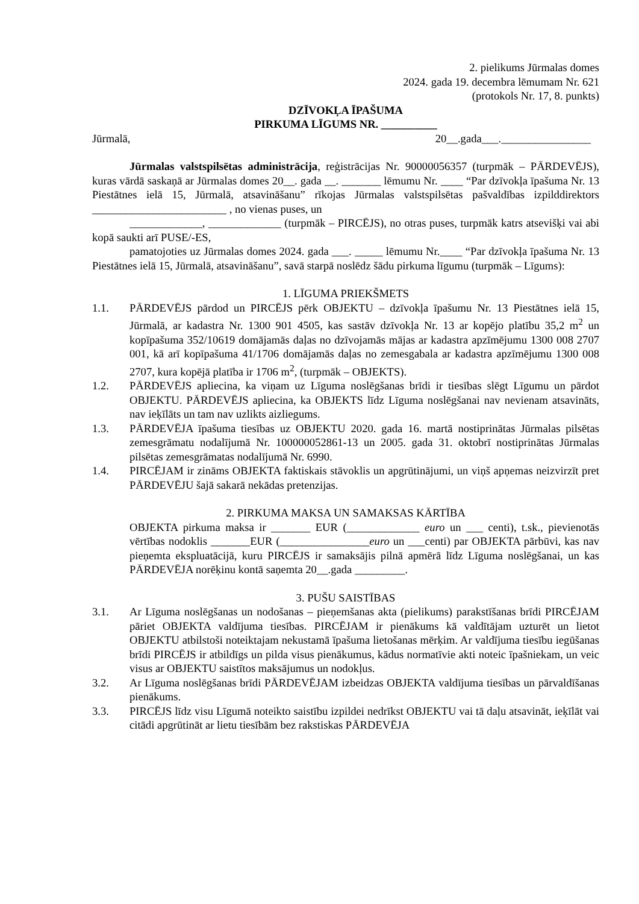2. pielikums Jūrmalas domes
2024. gada 19. decembra lēmumam Nr. 621
(protokols Nr. 17, 8. punkts)
DZĪVOKĻA ĪPAŠUMA
PIRKUMA LĪGUMS NR. __________
Jūrmalā, 20__.gada___.________________
Jūrmalas valstspilsētas administrācija, reģistrācijas Nr. 90000056357 (turpmāk – PĀRDEVĒJS), kuras vārdā saskaņā ar Jūrmalas domes 20__. gada __. _______ lēmumu Nr. ____ “Par dzīvokļa īpašuma Nr. 13 Piestātnes ielā 15, Jūrmalā, atsavināšanu” rīkojas Jūrmalas valstspilsētas pašvaldības izpilddirektors ________________________ , no vienas puses, un
_____________, _____________ (turpmāk – PIRCĒJS), no otras puses, turpmāk katrs atsevišķi vai abi kopā saukti arī PUSE/-ES,
pamatojoties uz Jūrmalas domes 2024. gada ___. _____ lēmumu Nr.____ “Par dzīvokļa īpašuma Nr. 13 Piestātnes ielā 15, Jūrmalā, atsavināšanu”, savā starpā noslēdz šādu pirkuma līgumu (turpmāk – Līgums):
1. LĪGUMA PRIEKŠMETS
1.1. PĀRDEVĒJS pārdod un PIRCĒJS pērk OBJEKTU – dzīvokļa īpašumu Nr. 13 Piestātnes ielā 15, Jūrmalā, ar kadastra Nr. 1300 901 4505, kas sastāv dzīvokļa Nr. 13 ar kopējo platību 35,2 m<sup>2</sup> un kopīpašuma 352/10619 domājamās daļas no dzīvojamās mājas ar kadastra apzīmējumu 1300 008 2707 001, kā arī kopīpašuma 41/1706 domājamās daļas no zemesgabala ar kadastra apzīmējumu 1300 008 2707, kura kopējā platība ir 1706 m<sup>2</sup>, (turpmāk – OBJEKTS).
1.2. PĀRDEVĒJS apliecina, ka viņam uz Līguma noslēgšanas brīdi ir tiesības slēgt Līgumu un pārdot OBJEKTU. PĀRDEVĒJS apliecina, ka OBJEKTS līdz Līguma noslēgšanai nav nevienam atsavināts, nav ieķīlāts un tam nav uzlikts aizliegums.
1.3. PĀRDEVĒJA īpašuma tiesības uz OBJEKTU 2020. gada 16. martā nostiprinātas Jūrmalas pilsētas zemesgrāmatu nodalījumā Nr. 100000052861-13 un 2005. gada 31. oktobrī nostiprinātas Jūrmalas pilsētas zemesgrāmatas nodalījumā Nr. 6990.
1.4. PIRCĒJAM ir zināms OBJEKTA faktiskais stāvoklis un apgrūtinājumi, un viņš apņemas neizvirzīt pret PĀRDEVĒJU šajā sakarā nekādas pretenzijas.
2. PIRKUMA MAKSA UN SAMAKSAS KĀRTĪBA
OBJEKTA pirkuma maksa ir _______ EUR (_____________ euro un ___ centi), t.sk., pievienotās vērtības nodoklis _______EUR (________________euro un ___centi) par OBJEKTA pārbūvi, kas nav pieņemta ekspluatācijā, kuru PIRCĒJS ir samaksājis pilnā apmērā līdz Līguma noslēgšanai, un kas PĀRDEVĒJA norēķinu kontā saņemta 20__.gada _________.
3. PUŠU SAISTĪBAS
3.1. Ar Līguma noslēgšanas un nodošanas – pieņemšanas akta (pielikums) parakstīšanas brīdi PIRCĒJAM pāriet OBJEKTA valdījuma tiesības. PIRCĒJAM ir pienākums kā valdītājam uzturēt un lietot OBJEKTU atbilstoši noteiktajam nekustamā īpašuma lietošanas mērķim. Ar valdījuma tiesību iegūšanas brīdi PIRCĒJS ir atbildīgs un pilda visus pienākumus, kādus normatīvie akti noteic īpašniekam, un veic visus ar OBJEKTU saistītos maksājumus un nodokļus.
3.2. Ar Līguma noslēgšanas brīdi PĀRDEVĒJAM izbeidzas OBJEKTA valdījuma tiesības un pārvaldīšanas pienākums.
3.3. PIRCĒJS līdz visu Līgumā noteikto saistību izpildei nedrīkst OBJEKTU vai tā daļu atsavināt, ieķīlāt vai citādi apgrūtināt ar lietu tiesībām bez rakstiskas PĀRDEVĒJA